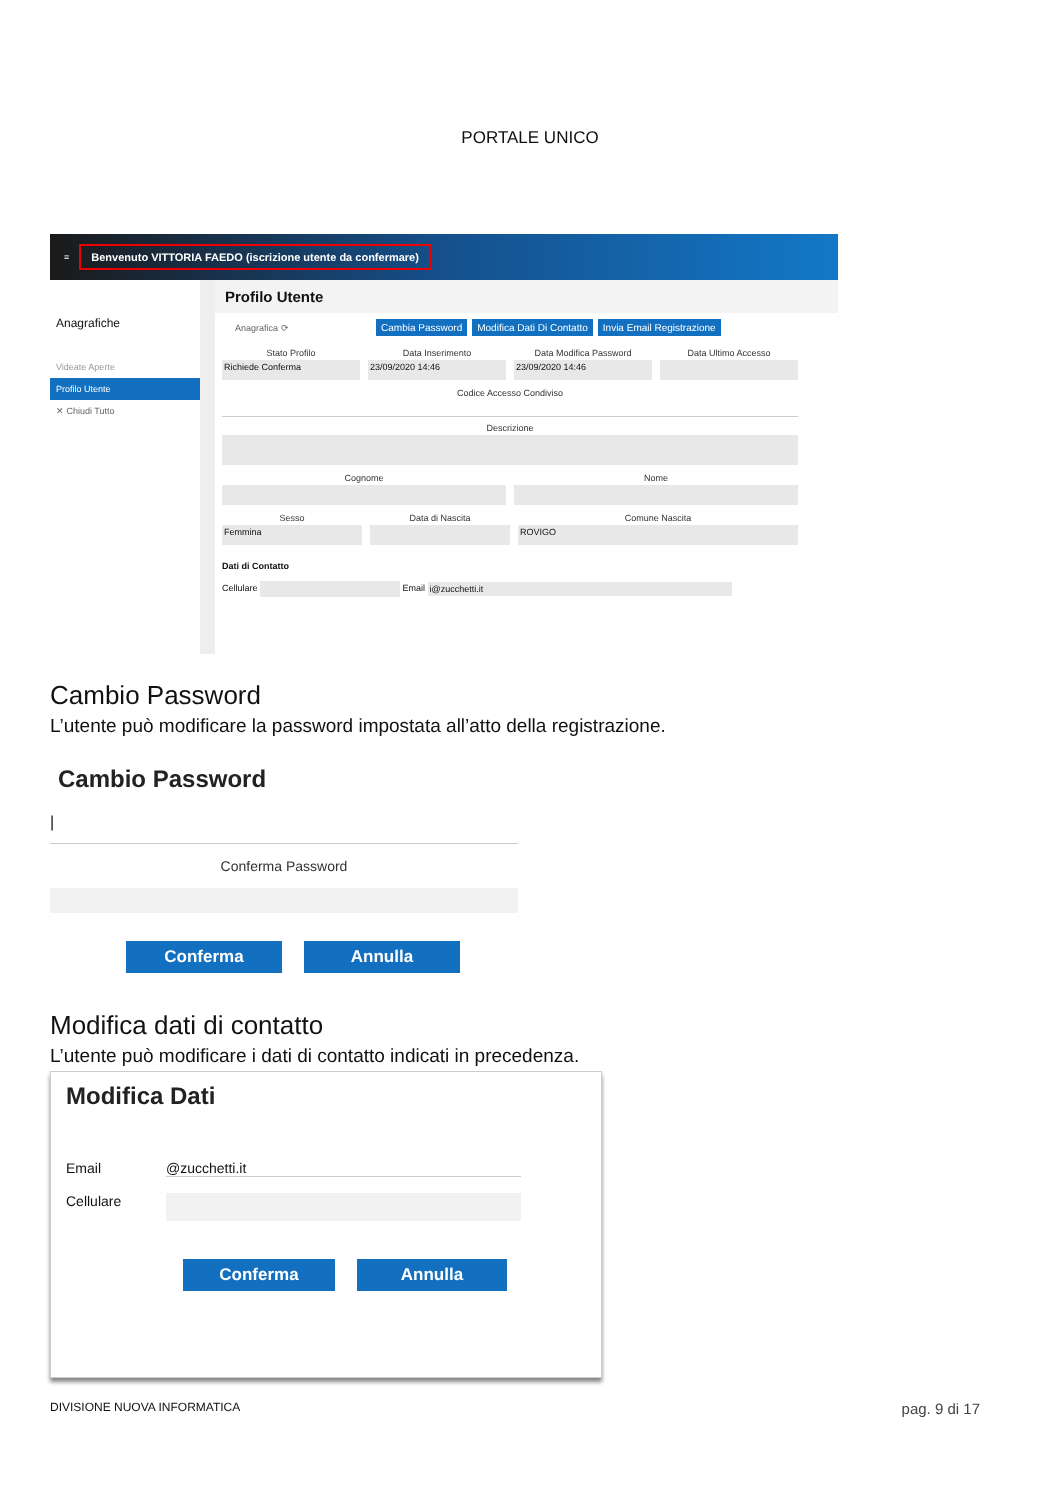PORTALE UNICO
≡ Benvenuto VITTORIA FAEDO (iscrizione utente da confermare)
Anagrafiche
Videate Aperte
Profilo Utente
✕ Chiudi Tutto
Profilo Utente
Anagrafica ⟳ Cambia Password Modifica Dati Di Contatto Invia Email Registrazione
Stato Profilo
Richiede Conferma
Data Inserimento
23/09/2020 14:46
Data Modifica Password
23/09/2020 14:46
Data Ultimo Accesso
Codice Accesso Condiviso
Descrizione
Cognome Nome
Sesso
Femmina
Data di Nascita Comune Nascita
ROVIGO
Dati di Contatto
Cellulare Email i@zucchetti.it
Cambio Password
L’utente può modificare la password impostata all’atto della registrazione.
Cambio Password
|
Conferma Password
Conferma Annulla
Modifica dati di contatto
L’utente può modificare i dati di contatto indicati in precedenza.
Modifica Dati
Email @zucchetti.it
Cellulare
Conferma Annulla
DIVISIONE NUOVA INFORMATICA pag. 9 di 17